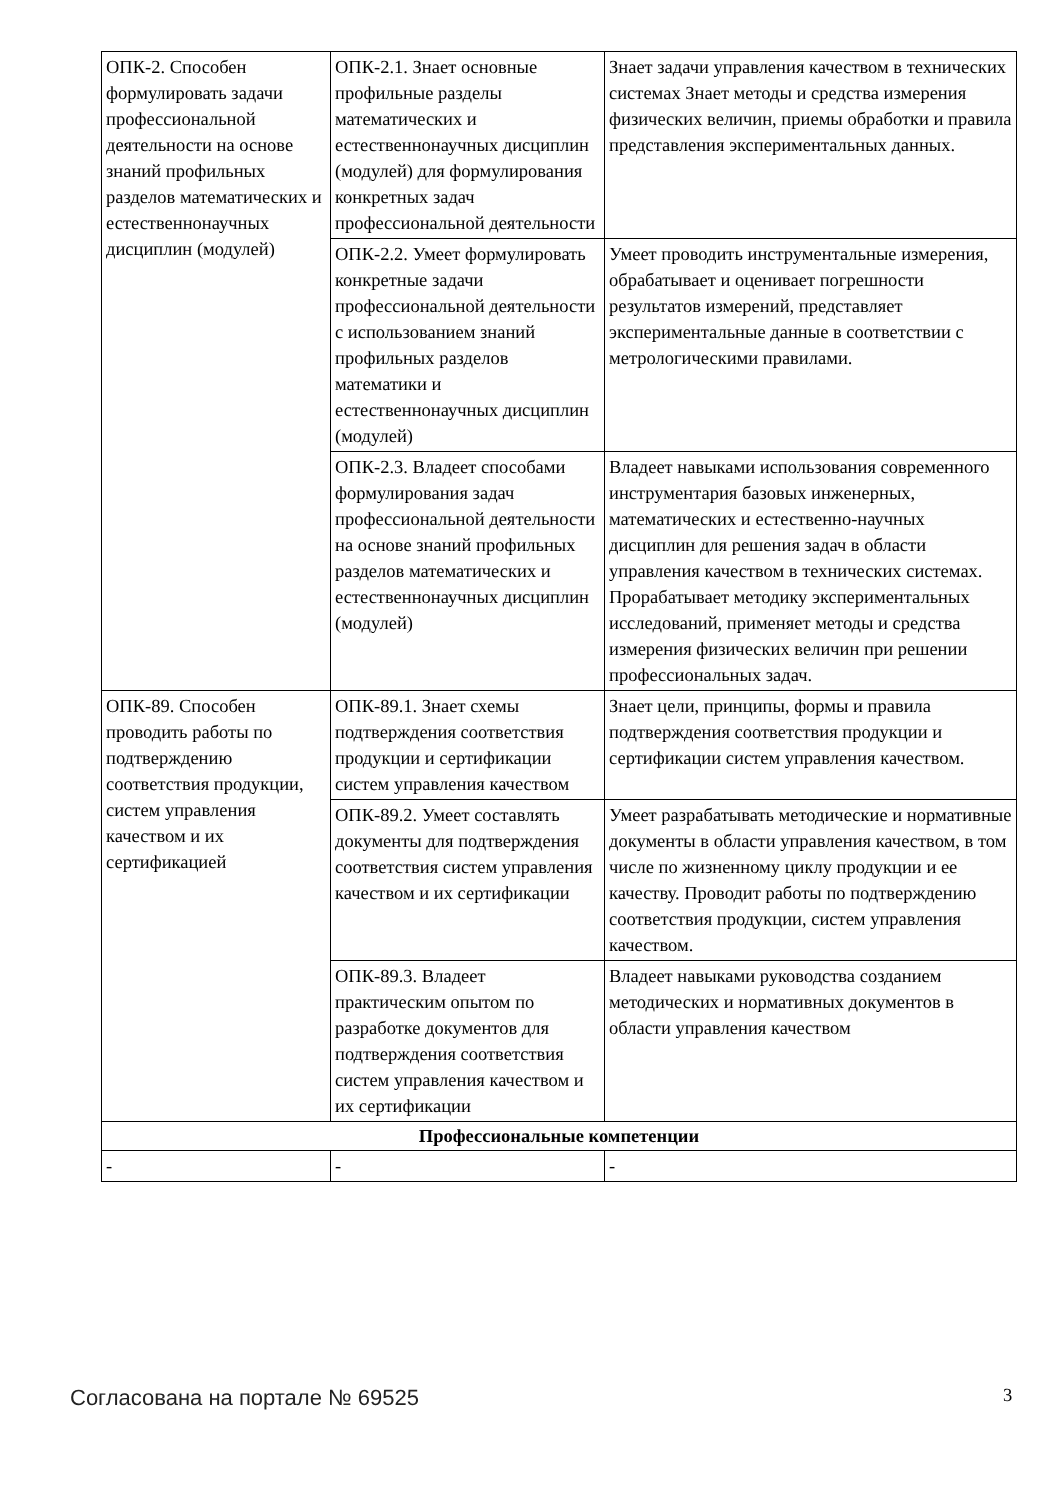| ОПК-2. Способен формулировать задачи профессиональной деятельности на основе знаний профильных разделов математических и естественнонаучных дисциплин (модулей) | ОПК-2.1. Знает основные профильные разделы математических и естественнонаучных дисциплин (модулей) для формулирования конкретных задач профессиональной деятельности | Знает задачи управления качеством в технических системах Знает методы и средства измерения физических величин, приемы обработки и правила представления экспериментальных данных. |
| | ОПК-2.2. Умеет формулировать конкретные задачи профессиональной деятельности с использованием знаний профильных разделов математики и естественнонаучных дисциплин (модулей) | Умеет проводить инструментальные измерения, обрабатывает и оценивает погрешности результатов измерений, представляет экспериментальные данные в соответствии с метрологическими правилами. |
| | ОПК-2.3. Владеет способами формулирования задач профессиональной деятельности на основе знаний профильных разделов математических и естественнонаучных дисциплин (модулей) | Владеет навыками использования современного инструментария базовых инженерных, математических и естественно-научных дисциплин для решения задач в области управления качеством в технических системах. Прорабатывает методику экспериментальных исследований, применяет методы и средства измерения физических величин при решении профессиональных задач. |
| ОПК-89. Способен проводить работы по подтверждению соответствия продукции, систем управления качеством и их сертификацией | ОПК-89.1. Знает схемы подтверждения соответствия продукции и сертификации систем управления качеством | Знает цели, принципы, формы и правила подтверждения соответствия продукции и сертификации систем управления качеством. |
| | ОПК-89.2. Умеет составлять документы для подтверждения соответствия систем управления качеством и их сертификации | Умеет разрабатывать методические и нормативные документы в области управления качеством, в том числе по жизненному циклу продукции и ее качеству. Проводит работы по подтверждению соответствия продукции, систем управления качеством. |
| | ОПК-89.3. Владеет практическим опытом по разработке документов для подтверждения соответствия систем управления качеством и их сертификации | Владеет навыками руководства созданием методических и нормативных документов в области управления качеством |
| Профессиональные компетенции | | |
| - | - | - |
Согласована на портале № 69525 3